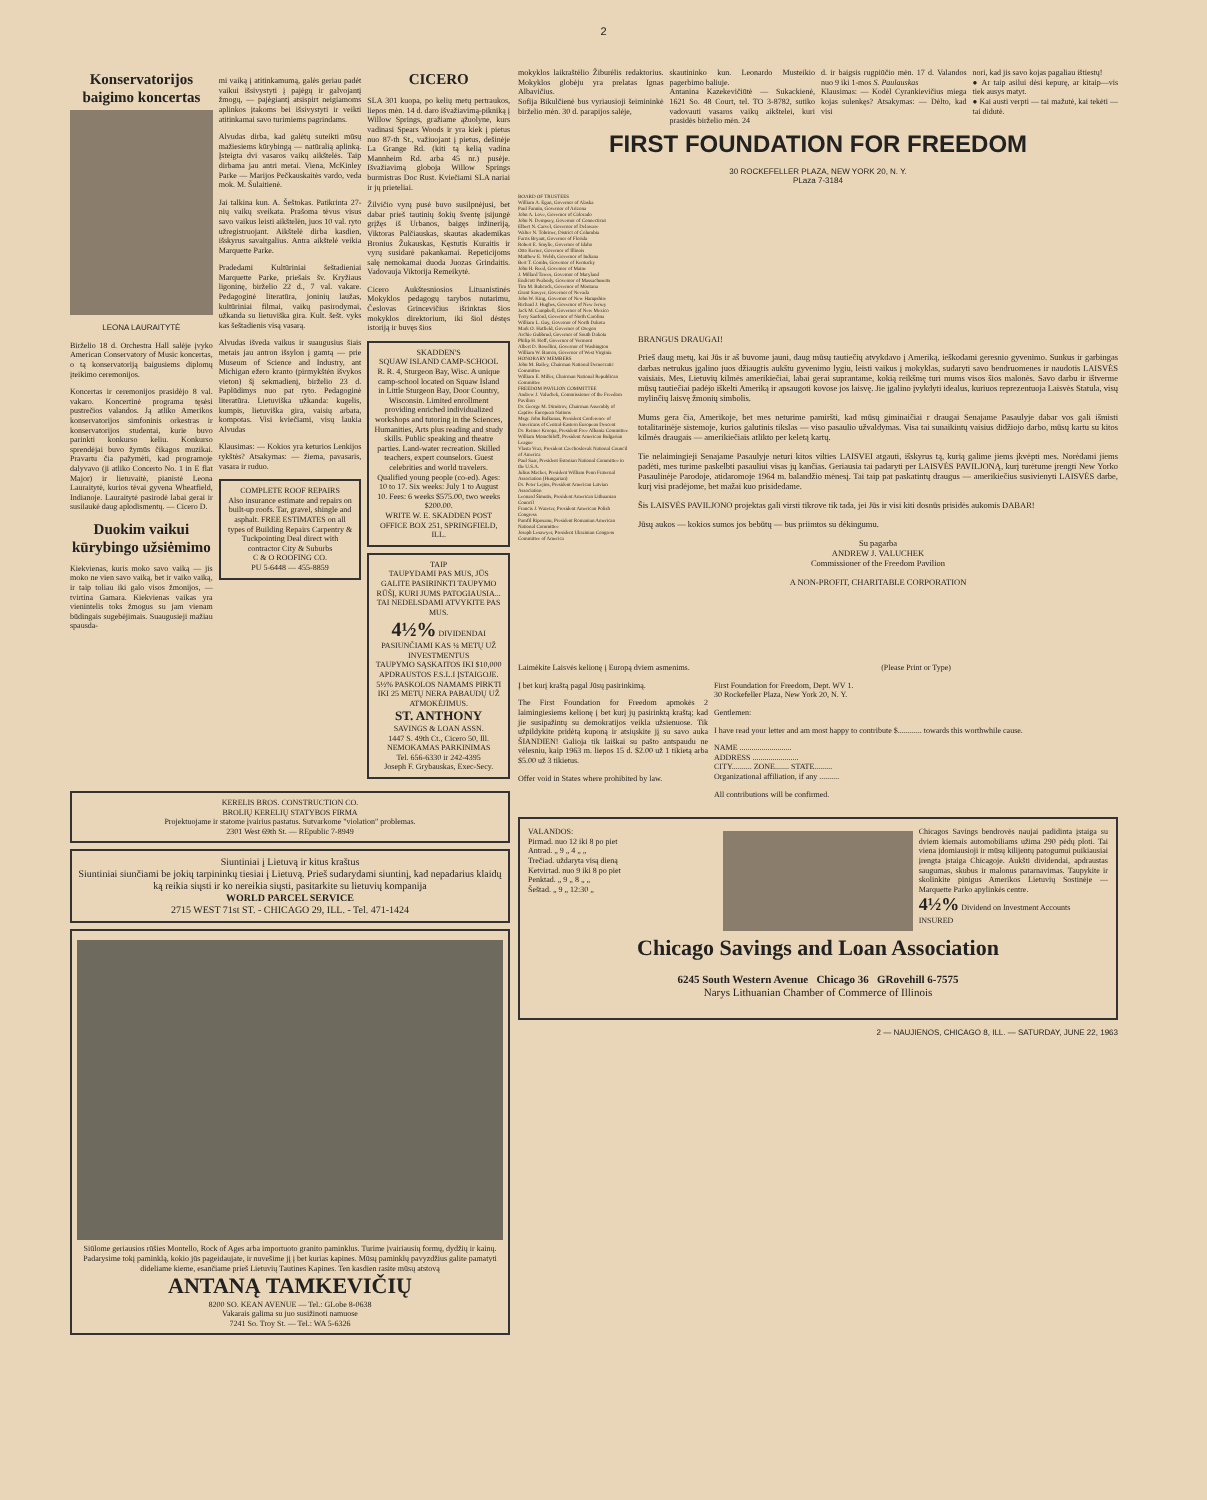2
Konservatorijos baigimo koncertas
LEONA LAURAITYTĖ
Birželio 18 d. Orchestra Hall salėje įvyko American Conservatory of Music koncertas, o tą konservatoriją baigusiems diplomų įteikimo ceremonijos.
Koncertas ir ceremonijos prasidėjo 8 val. vakaro. Koncertinė programa tęsėsi pustrečios valandos. Ją atliko Amerikos konservatorijos simfoninis orkestras ir konservatorijos studentai, kurie buvo parinkti konkurso keliu. Konkurso sprendėjai buvo žymūs čikagos muzikai. Pravartu čia pažymėti, kad programoje dalyvavo (ji atliko Concerto No. 1 in E flat Major) ir lietuvaitė, pianistė Leona Lauraitytė, kurios tėvai gyvena Wheatfield, Indianoje. Lauraitytė pasirodė labai gerai ir susilaukė daug aplodismentų. — Cicero D.
Duokim vaikui kūrybingo užsiėmimo
Kiekvienas, kuris moko savo vaiką — jis moko ne vien savo vaiką, bet ir vaiko vaiką, ir taip toliau iki galo visos žmonijos, — tvirtina Gamara. Kiekvienas vaikas yra vienintelis toks žmogus su jam vienam būdingais sugebėjimais. Suaugusieji mažiau spausda-
mi vaiką į atitinkamumą, galės geriau padėt vaikui išsivystyti į pajėgų ir galvojantį žmogų, — pajėgiantį atsispirt neigiamoms aplinkos įtakoms bei išsivystyti ir veikti atitinkamai savo turimiems pagrindams.
Alvudas dirba, kad galėtų suteikti mūsų mažiesiems kūrybingą — natūralią aplinką. Įsteigta dvi vasaros vaikų aikštelės. Taip dirbama jau antri metai. Viena, McKinley Parke — Marijos Pečkauskaitės vardo, veda mok. M. Šulaitienė.
Jai talkina kun. A. Šeštokas. Patikrinta 27-nių vaikų sveikata. Prašoma tėvus visus savo vaikus leisti aikštelėn, juos 10 val. ryto užregistruojant. Aikštelė dirba kasdien, išskyrus savaitgalius. Antra aikštelė veikia Marquette Parke.
Pradedami Kultūriniai šeštadieniai Marquette Parke, priešais šv. Kryžiaus ligoninę, birželio 22 d., 7 val. vakare. Pedagoginė literatūra, joninių laužas, kultūriniai filmai, vaikų pasirodymai, užkanda su lietuviška gira. Kult. šešt. vyks kas šeštadienis visą vasarą.
Alvudas išveda vaikus ir suaugusius šiais metais jau antron išsylon į gamtą — prie Museum of Science and Industry, ant Michigan ežero kranto (pirmykštėn išvykos vieton) šį sekmadienį, birželio 23 d. Paplūdimys nuo pat ryto. Pedagoginė literatūra. Lietuviška užkanda: kugelis, kumpis, lietuviška gira, vaisių arbata, kompotas. Visi kviečiami, visų laukia Alvudas
Klausimas: — Kokios yra keturios Lenkijos rykštės? Atsakymas: — žiema, pavasaris, vasara ir ruduo.
COMPLETE ROOF REPAIRS
Also insurance estimate and repairs on built-up roofs. Tar, gravel, shingle and asphalt. FREE ESTIMATES on all types of Building Repairs Carpentry & Tuckpointing Deal direct with contractor City & Suburbs
C & O ROOFING CO.
PU 5-6448 — 455-8859
CICERO
SLA 301 kuopa, po kelių metų pertraukos, liepos mėn. 14 d. daro išvažiavimą-pikniką į Willow Springs, gražiame ąžuolyne, kurs vadinasi Spears Woods ir yra kiek į pietus nuo 87-th St., važiuojant į pietus, dešinėje La Grange Rd. (kiti tą kelią vadina Mannheim Rd. arba 45 nr.) pusėje. Išvažiavimą globoja Willow Springs burmistras Doc Rust. Kviečiami SLA nariai ir jų prieteliai.
Žilvičio vyrų pusė buvo susilpnėjusi, bet dabar prieš tautinių šokių šventę įsijungė grįžęs iš Urbanos, baigęs inžineriją, Viktoras Palčiauskas, skautas akademikas Bronius Žukauskas, Kęstutis Kuraitis ir vyrų susidarė pakankamai. Repeticijoms salę nemokamai duoda Juozas Grindaitis. Vadovauja Viktorija Remeikytė.
Cicero Aukštesniosios Lituanistinės Mokyklos pedagogų tarybos nutarimu, Česlovas Grincevičius išrinktas šios mokyklos direktorium, iki šiol dėstęs istoriją ir buvęs šios
SKADDEN'S
SQUAW ISLAND CAMP-SCHOOL
R. R. 4, Sturgeon Bay, Wisc. A unique camp-school located on Squaw Island in Little Sturgeon Bay, Door Country, Wisconsin. Limited enrollment providing enriched individualized workshops and tutoring in the Sciences, Humanities, Arts plus reading and study skills. Public speaking and theatre parties. Land-water recreation. Skilled teachers, expert counselors. Guest celebrities and world travelers. Qualified young people (co-ed). Ages: 10 to 17. Six weeks: July 1 to August 10. Fees: 6 weeks $575.00, two weeks $200.00.
WRITE W. E. SKADDEN POST OFFICE BOX 251, SPRINGFIELD, ILL.
TAIP
TAUPYDAMI PAS MUS, JŪS GALITE PASIRINKTI TAUPYMO RŪŠĮ, KURI JUMS PATOGIAUSIA... TAI NEDELSDAMI ATVYKITE PAS MUS.
4½% DIVIDENDAI PASIUNČIAMI KAS ¼ METŲ UŽ INVESTMENTUS
TAUPYMO SĄSKAITOS IKI $10,000 APDRAUSTOS F.S.L.I ĮSTAIGOJE.
5½% PASKOLOS NAMAMS PIRKTI IKI 25 METŲ NERA PABAUDŲ UŽ ATMOKĖJIMUS.
ST. ANTHONY
SAVINGS & LOAN ASSN.
1447 S. 49th Ct., Cicero 50, Ill.
NEMOKAMAS PARKINIMAS
Tel. 656-6330 ir 242-4395
Joseph F. Grybauskas, Exec-Secy.
KERELIS BROS. CONSTRUCTION CO.
BROLIŲ KERELIŲ STATYBOS FIRMA
Projektuojame ir statome įvairius pastatus. Sutvarkome "violation" problemas.
2301 West 69th St. — REpublic 7-8949
Siuntiniai į Lietuvą ir kitus kraštus
Siuntiniai siunčiami be jokių tarpininkų tiesiai į Lietuvą. Prieš sudarydami siuntinį, kad nepadarius klaidų ką reikia siųsti ir ko nereikia siųsti, pasitarkite su lietuvių kompanija
WORLD PARCEL SERVICE
2715 WEST 71st ST. - CHICAGO 29, ILL. - Tel. 471-1424
Siūlome geriausios rūšies Montello, Rock of Ages arba importuoto granito paminklus. Turime įvairiausių formų, dydžių ir kainų. Padarysime tokį paminklą, kokio jūs pageidaujate, ir nuvešime jį į bet kurias kapines. Mūsų paminklų pavyzdžius galite pamatyti dideliame kieme, esančiame prieš Lietuvių Tautines Kapines. Ten kasdien rasite mūsų atstovą
ANTANĄ TAMKEVIČIŲ
8200 SO. KEAN AVENUE — Tel.: GLobe 8-0638
Vakarais galima su juo susižinoti namuose
7241 So. Troy St. — Tel.: WA 5-6326
mokyklos laikraštėlio Žiburėlis redaktorius. Mokyklos globėju yra prelatas Ignas Albavičius.
Sofija Bikulčienė bus vyriausioji šeimininkė birželio mėn. 30 d. parapijos salėje,
skautininko kun. Leonardo Musteikio pagerbimo baliuje.
Antanina Kazekevičiūtė — Sukackienė, 1621 So. 48 Court, tel. TO 3-8782, sutiko vadovauti vasaros vaikų aikštelei, kuri prasidės birželio mėn. 24
d. ir baigsis rugpiūčio mėn. 17 d. Valandos nuo 9 iki 1-mos S. Paulauskas
Klausimas: — Kodėl Cyrankievičius miega kojas sulenkęs? Atsakymas: — Dėlto, kad visi
nori, kad jis savo kojas pagaliau ištiestų!
● Ar taip asilui dėsi kepurę, ar kitaip—vis tiek ausys matyt.
● Kai austi verpti — tai mažutė, kai tekėti — tai didutė.
FIRST FOUNDATION FOR FREEDOM
30 ROCKEFELLER PLAZA, NEW YORK 20, N. Y.
PLaza 7-3184
BOARD OF TRUSTEES
William A. Egan, Governor of Alaska
Paul Fannin, Governor of Arizona
John A. Love, Governor of Colorado
John N. Dempsey, Governor of Connecticut
Elbert N. Carvel, Governor of Delaware
Walter N. Tobriner, District of Columbia
Farris Bryant, Governor of Florida
Robert E. Smylie, Governor of Idaho
Otto Kerner, Governor of Illinois
Matthew E. Welsh, Governor of Indiana
Bert T. Combs, Governor of Kentucky
John H. Reed, Governor of Maine
J. Millard Tawes, Governor of Maryland
Endicott Peabody, Governor of Massachusetts
Tim M. Babcock, Governor of Montana
Grant Sawyer, Governor of Nevada
John W. King, Governor of New Hampshire
Richard J. Hughes, Governor of New Jersey
Jack M. Campbell, Governor of New Mexico
Terry Sanford, Governor of North Carolina
William L. Guy, Governor of North Dakota
Mark O. Hatfield, Governor of Oregon
Archie Gubbrud, Governor of South Dakota
Philip H. Hoff, Governor of Vermont
Albert D. Rosellini, Governor of Washington
William W. Barron, Governor of West Virginia
HONORARY MEMBERS
John M. Bailey, Chairman National Democratic Committee
William E. Miller, Chairman National Republican Committee
FREEDOM PAVILION COMMITTEE
Andrew J. Valuchek, Commissioner of the Freedom Pavilion
Dr. George M. Dimitrov, Chairman Assembly of Captive European Nations
Msgr. John Balkunas, President Conference of Americans of Central-Eastern European Descent
Dr. Reimer Kroopa, President Free Albania Committee
William Momchiloff, President American Bulgarian League
Vlasta Vraz, President Czechoslovak National Council of America
Paul Saar, President Estonian National Committee in the U.S.A.
Julius Macker, President William Penn Fraternal Association (Hungarian)
Dr. Peter Lejins, President American Latvian Association
Leonard Šimutis, President American Lithuanian Council
Francis J. Wazeter, President American Polish Congress
Pamfil Riposanu, President Romanian American National Committee
Joseph Lesawyer, President Ukrainian Congress Committee of America
BRANGUS DRAUGAI!
Prieš daug metų, kai Jūs ir aš buvome jauni, daug mūsų tautiečių atvykdavo į Ameriką, ieškodami geresnio gyvenimo. Sunkus ir garbingas darbas netrukus įgalino juos džiaugtis aukštu gyvenimo lygiu, leisti vaikus į mokyklas, sudaryti savo bendruomenes ir naudotis LAISVĖS vaisiais. Mes, Lietuvių kilmės amerikiečiai, labai gerai suprantame, kokią reikšmę turi mums visos šios malonės. Savo darbu ir ištverme mūsų tautiečiai padėjo iškelti Ameriką ir apsaugoti kovose jos laisvę. Jie įgalino įvykdyti idealus, kuriuos reprezentuoja Laisvės Statula, visų mylinčių laisvę žmonių simbolis.
Mums gera čia, Amerikoje, bet mes neturime pamiršti, kad mūsų giminaičiai r draugai Senajame Pasaulyje dabar vos gali išmisti totalitarinėje sistemoje, kurios galutinis tikslas — viso pasaulio užvaldymas. Visa tai sunaikintų vaisius didžiojo darbo, mūsų kartu su kitos kilmės draugais — amerikiečiais atlikto per keletą kartų.
Tie nelaimingieji Senajame Pasaulyje neturi kitos vilties LAISVEI atgauti, išskyrus tą, kurią galime jiems įkvėpti mes. Norėdami jiems padėti, mes turime paskelbti pasauliui visas jų kančias. Geriausia tai padaryti per LAISVĖS PAVILJONĄ, kurį turėtume įrengti New Yorko Pasaulinėje Parodoje, atidaromoje 1964 m. balandžio mėnesį. Tai taip pat paskatintų draugus — amerikiečius susivienyti LAISVĖS darbe, kurį visi pradėjome, bet mažai kuo prisidedame.
Šis LAISVĖS PAVILJONO projektas gali virsti tikrove tik tada, jei Jūs ir visi kiti dosnūs prisidės aukomis DABAR!
Jūsų aukos — kokios sumos jos bebūtų — bus priimtos su dėkingumu.
Su pagarba
ANDREW J. VALUCHEK
Commissioner of the Freedom Pavilion
A NON-PROFIT, CHARITABLE CORPORATION
Laimėkite Laisvės kelionę į Europą dviem asmenims.
Į bet kurį kraštą pagal Jūsų pasirinkimą.
The First Foundation for Freedom apmokės 2 laimingiesiems kelionę į bet kurį jų pasirinktą kraštą; kad jie susipažintų su demokratijos veikla užsienuose. Tik užpildykite pridėtą kuponą ir atsiųskite jį su savo auka ŠIANDIEN! Galioja tik laiškai su pašto antspaudu ne vėlesniu, kaip 1963 m. liepos 15 d. $2.00 už 1 tikietą arba $5.00 už 3 tikietus.
Offer void in States where prohibited by law.
(Please Print or Type)
First Foundation for Freedom, Dept. WV 1.
30 Rockefeller Plaza, New York 20, N. Y.
Gentlemen:
I have read your letter and am most happy to contribute $............ towards this worthwhile cause.
NAME ..........................
ADDRESS .......................
CITY.......... ZONE....... STATE.........
Organizational affiliation, if any ..........
All contributions will be confirmed.
VALANDOS:
Pirmad. nuo 12 iki 8 po piet
Antrad. „ 9 „ 4 „ „
Trečiad. uždaryta visą dieną
Ketvirtad. nuo 9 iki 8 po piet
Penktad. „ 9 „ 8 „ „
Šeštad. „ 9 „ 12:30 „
Chicagos Savings bendrovės naujai padidinta įstaiga su dviem kiemais automobiliams užima 290 pėdų ploti. Tai viena įdomiausioji ir mūsų kilijentų patogumui puikiausiai įrengta įstaiga Chicagoje. Aukšti dividendai, apdraustas saugumas, skubus ir malonus patarnavimas. Taupykite ir skolinkite pinigus Amerikos Lietuvių Sostinėje — Marquette Parko apylinkės centre.
4½% Dividend on Investment Accounts
INSURED
Chicago Savings and Loan Association
6245 South Western Avenue Chicago 36 GRovehill 6-7575
Narys Lithuanian Chamber of Commerce of Illinois
2 — NAUJIENOS, CHICAGO 8, ILL. — SATURDAY, JUNE 22, 1963